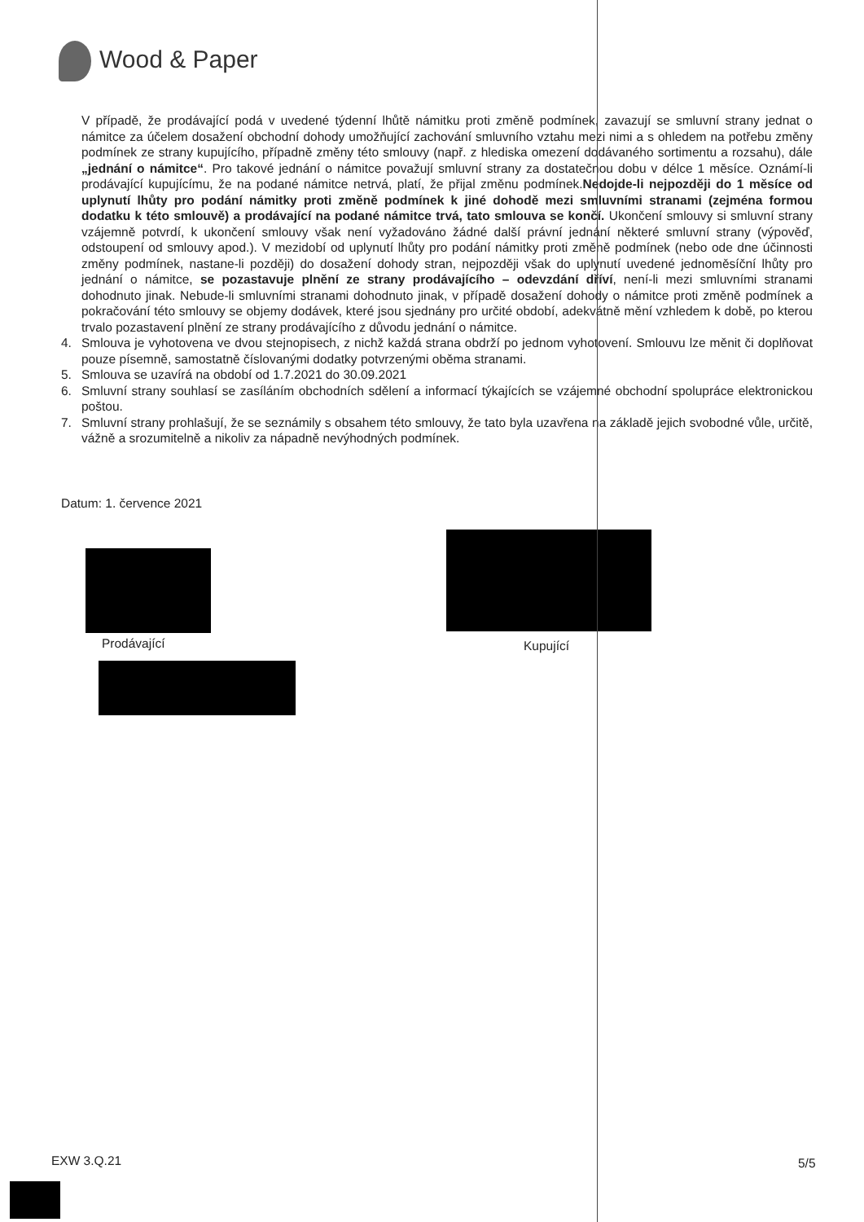Wood & Paper
V případě, že prodávající podá v uvedené týdenní lhůtě námitku proti změně podmínek, zavazují se smluvní strany jednat o námitce za účelem dosažení obchodní dohody umožňující zachování smluvního vztahu mezi nimi a s ohledem na potřebu změny podmínek ze strany kupujícího, případně změny této smlouvy (např. z hlediska omezení dodávaného sortimentu a rozsahu), dále „jednání o námitce“. Pro takové jednání o námitce považují smluvní strany za dostatečnou dobu v délce 1 měsíce. Oznámí-li prodávající kupujícímu, že na podané námitce netrvá, platí, že přijal změnu podmínek.Nedojde-li nejpozději do 1 měsíce od uplynutí lhůty pro podání námitky proti změně podmínek k jiné dohodě mezi smluvními stranami (zejména formou dodatku k této smlouvě) a prodávající na podané námitce trvá, tato smlouva se končí. Ukončení smlouvy si smluvní strany vzájemně potvrdí, k ukončení smlouvy však není vyžadováno žádné další právní jednání některé smluvní strany (výpověď, odstoupení od smlouvy apod.). V mezidobí od uplynutí lhůty pro podání námitky proti změně podmínek (nebo ode dne účinnosti změny podmínek, nastane-li později) do dosažení dohody stran, nejpozději však do uplynutí uvedené jednoměsíční lhůty pro jednání o námitce, se pozastavuje plnění ze strany prodávajícího – odevzdání dříví, není-li mezi smluvními stranami dohodnuto jinak. Nebude-li smluvními stranami dohodnuto jinak, v případě dosažení dohody o námitce proti změně podmínek a pokračování této smlouvy se objemy dodávek, které jsou sjednány pro určité období, adekvátně mění vzhledem k době, po kterou trvalo pozastavení plnění ze strany prodávajícího z důvodu jednání o námitce.
4. Smlouva je vyhotovena ve dvou stejnopisech, z nichž každá strana obdrží po jednom vyhotovení. Smlouvu lze měnit či doplňovat pouze písemně, samostatně číslovanými dodatky potvrzenými oběma stranami.
5. Smlouva se uzavírá na období od 1.7.2021 do 30.09.2021
6. Smluvní strany souhlasí se zasíláním obchodních sdělení a informací týkajících se vzájemné obchodní spolupráce elektronickou poštou.
7. Smluvní strany prohlašují, že se seznámily s obsahem této smlouvy, že tato byla uzavřena na základě jejich svobodné vůle, určitě, vážně a srozumitelně a nikoliv za nápadně nevýhodných podmínek.
Datum: 1. července 2021
Prodávající Kupující
EXW 3.Q.21 5/5